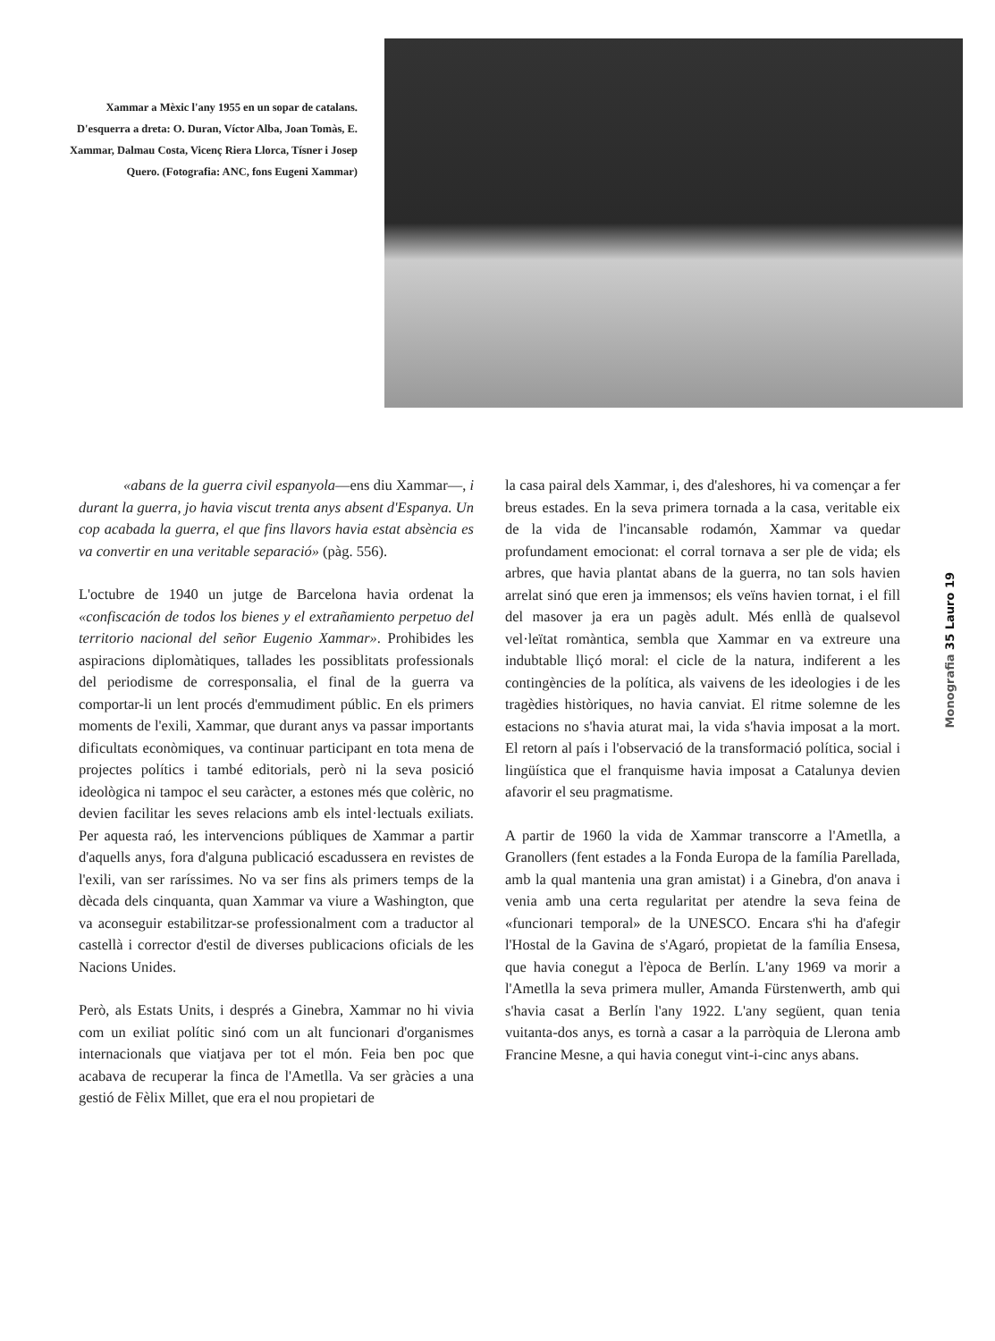Xammar a Mèxic l'any 1955 en un sopar de catalans. D'esquerra a dreta: O. Duran, Víctor Alba, Joan Tomàs, E. Xammar, Dalmau Costa, Vicenç Riera Llorca, Tísner i Josep Quero. (Fotografia: ANC, fons Eugeni Xammar)
«abans de la guerra civil espanyola—ens diu Xammar—, i durant la guerra, jo havia viscut trenta anys absent d'Espanya. Un cop acabada la guerra, el que fins llavors havia estat absència es va convertir en una veritable separació» (pàg. 556).
L'octubre de 1940 un jutge de Barcelona havia ordenat la «confiscación de todos los bienes y el extrañamiento perpetuo del territorio nacional del señor Eugenio Xammar». Prohibides les aspiracions diplomàtiques, tallades les possiblitats professionals del periodisme de corresponsalia, el final de la guerra va comportar-li un lent procés d'emmudiment públic. En els primers moments de l'exili, Xammar, que durant anys va passar importants dificultats econòmiques, va continuar participant en tota mena de projectes polítics i també editorials, però ni la seva posició ideològica ni tampoc el seu caràcter, a estones més que colèric, no devien facilitar les seves relacions amb els intel·lectuals exiliats. Per aquesta raó, les intervencions públiques de Xammar a partir d'aquells anys, fora d'alguna publicació escadussera en revistes de l'exili, van ser raríssimes. No va ser fins als primers temps de la dècada dels cinquanta, quan Xammar va viure a Washington, que va aconseguir estabilitzar-se professionalment com a traductor al castellà i corrector d'estil de diverses publicacions oficials de les Nacions Unides.
Però, als Estats Units, i després a Ginebra, Xammar no hi vivia com un exiliat polític sinó com un alt funcionari d'organismes internacionals que viatjava per tot el món. Feia ben poc que acabava de recuperar la finca de l'Ametlla. Va ser gràcies a una gestió de Fèlix Millet, que era el nou propietari de
la casa pairal dels Xammar, i, des d'aleshores, hi va començar a fer breus estades. En la seva primera tornada a la casa, veritable eix de la vida de l'incansable rodamón, Xammar va quedar profundament emocionat: el corral tornava a ser ple de vida; els arbres, que havia plantat abans de la guerra, no tan sols havien arrelat sinó que eren ja immensos; els veïns havien tornat, i el fill del masover ja era un pagès adult. Més enllà de qualsevol vel·leïtat romàntica, sembla que Xammar en va extreure una indubtable lliçó moral: el cicle de la natura, indiferent a les contingències de la política, als vaivens de les ideologies i de les tragèdies històriques, no havia canviat. El ritme solemne de les estacions no s'havia aturat mai, la vida s'havia imposat a la mort. El retorn al país i l'observació de la transformació política, social i lingüística que el franquisme havia imposat a Catalunya devien afavorir el seu pragmatisme.
A partir de 1960 la vida de Xammar transcorre a l'Ametlla, a Granollers (fent estades a la Fonda Europa de la família Parellada, amb la qual mantenia una gran amistat) i a Ginebra, d'on anava i venia amb una certa regularitat per atendre la seva feina de «funcionari temporal» de la UNESCO. Encara s'hi ha d'afegir l'Hostal de la Gavina de s'Agaró, propietat de la família Ensesa, que havia conegut a l'època de Berlín. L'any 1969 va morir a l'Ametlla la seva primera muller, Amanda Fürstenwerth, amb qui s'havia casat a Berlín l'any 1922. L'any següent, quan tenia vuitanta-dos anys, es tornà a casar a la parròquia de Llerona amb Francine Mesne, a qui havia conegut vint-i-cinc anys abans.
Monografia 35 Lauro 19